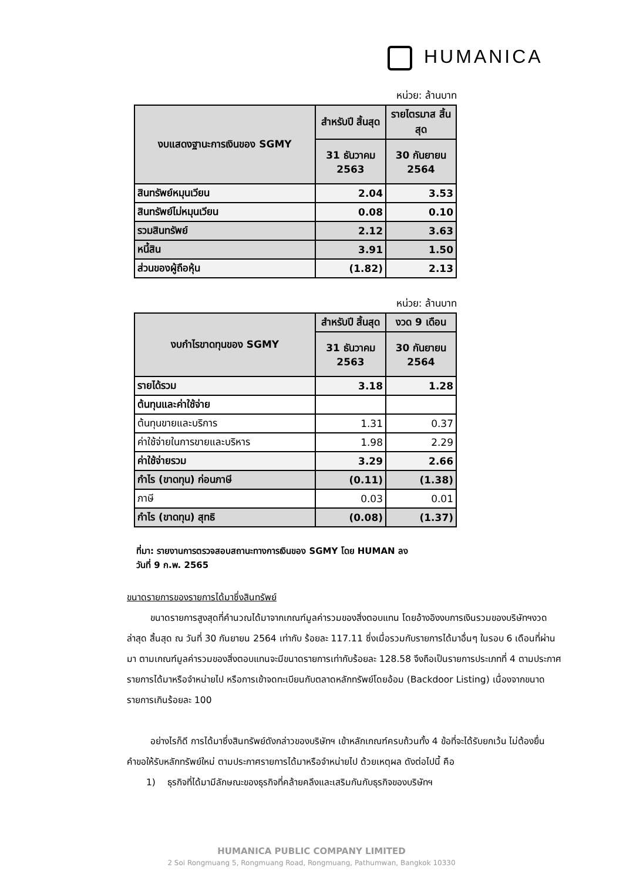HUMANICA
หน่วย: ล้านบาท
| งบแสดงฐานะการเงินของ SGMY | สำหรับปี สิ้นสุด | รายไตรมาส สิ้นสุด |
| --- | --- | --- |
| | 31 ธันวาคม 2563 | 30 กันยายน 2564 |
| สินทรัพย์หมุนเวียน | 2.04 | 3.53 |
| สินทรัพย์ไม่หมุนเวียน | 0.08 | 0.10 |
| รวมสินทรัพย์ | 2.12 | 3.63 |
| หนี้สิน | 3.91 | 1.50 |
| ส่วนของผู้ถือหุ้น | (1.82) | 2.13 |
หน่วย: ล้านบาท
| งบกำไรขาดทุนของ SGMY | สำหรับปี สิ้นสุด | งวด 9 เดือน |
| --- | --- | --- |
| | 31 ธันวาคม 2563 | 30 กันยายน 2564 |
| รายได้รวม | 3.18 | 1.28 |
| ต้นทุนและค่าใช้จ่าย | | |
| ต้นทุนขายและบริการ | 1.31 | 0.37 |
| ค่าใช้จ่ายในการขายและบริหาร | 1.98 | 2.29 |
| ค่าใช้จ่ายรวม | 3.29 | 2.66 |
| กำไร (ขาดทุน) ก่อนภาษี | (0.11) | (1.38) |
| ภาษี | 0.03 | 0.01 |
| กำไร (ขาดทุน) สุทธิ | (0.08) | (1.37) |
ที่มา: รายงานการตรวจสอบสถานะทางการเงินของ SGMY โดย HUMAN ลง
วันที่ 9 ก.พ. 2565
ขนาดรายการของรายการได้มาซึ่งสินทรัพย์
ขนาดรายการสูงสุดที่คำนวณได้มาจากเกณฑ์มูลค่ารวมของสิ่งตอบแทน โดยอ้างอิงงบการเงินรวมของบริษัทฯงวด ล่าสุด สิ้นสุด ณ วันที่ 30 กันยายน 2564 เท่ากับ ร้อยละ 117.11 ซึ่งเมื่อรวมกับรายการได้มาอื่นๆ ในรอบ 6 เดือนที่ผ่านมา ตามเกณฑ์มูลค่ารวมของสิ่งตอบแทนจะมีขนาดรายการเท่ากับร้อยละ 128.58 จึงถือเป็นรายการประเภทที่ 4 ตามประกาศรายการได้มาหรือจำหน่ายไป หรือการเข้าจดทะเบียนกับตลาดหลักทรัพย์โดยอ้อม (Backdoor Listing) เนื่องจากขนาดรายการเกินร้อยละ 100
อย่างไรก็ดี การได้มาซึ่งสินทรัพย์ดังกล่าวของบริษัทฯ เข้าหลักเกณฑ์ครบถ้วนทั้ง 4 ข้อที่จะได้รับยกเว้น ไม่ต้องยื่นคำขอให้รับหลักทรัพย์ใหม่ ตามประกาศรายการได้มาหรือจำหน่ายไป ด้วยเหตุผล ดังต่อไปนี้ คือ
1) ธุรกิจที่ได้มามีลักษณะของธุรกิจที่คล้ายคลึงและเสริมกันกับธุรกิจของบริษัทฯ
HUMANICA PUBLIC COMPANY LIMITED
2 Soi Rongmuang 5, Rongmuang Road, Rongmuang, Pathumwan, Bangkok 10330